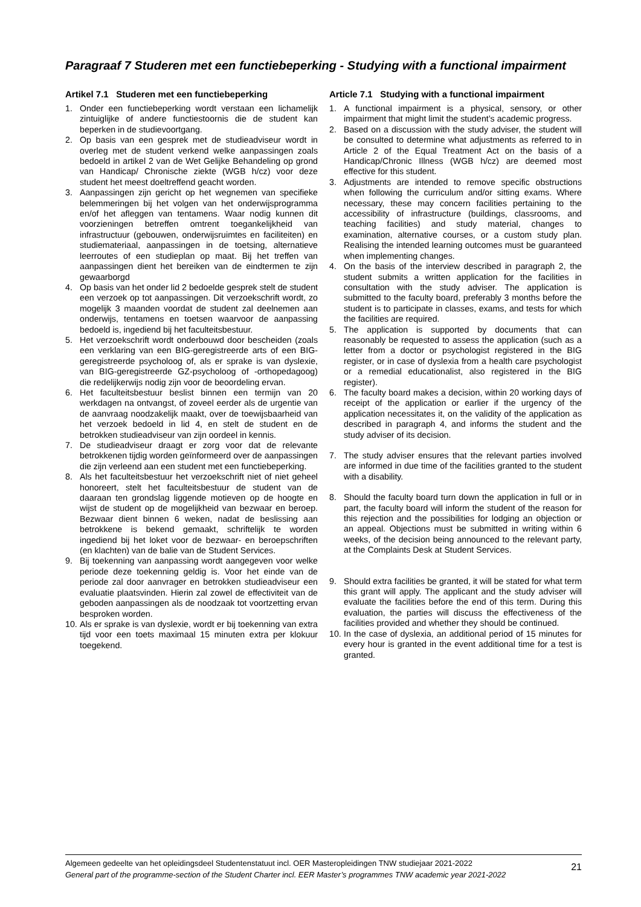Paragraaf 7 Studeren met een functiebeperking - Studying with a functional impairment
Artikel 7.1 Studeren met een functiebeperking
1. Onder een functiebeperking wordt verstaan een lichamelijk zintuiglijke of andere functiestoornis die de student kan beperken in de studievoortgang.
2. Op basis van een gesprek met de studieadviseur wordt in overleg met de student verkend welke aanpassingen zoals bedoeld in artikel 2 van de Wet Gelijke Behandeling op grond van Handicap/ Chronische ziekte (WGB h/cz) voor deze student het meest doeltreffend geacht worden.
3. Aanpassingen zijn gericht op het wegnemen van specifieke belemmeringen bij het volgen van het onderwijsprogramma en/of het afleggen van tentamens. Waar nodig kunnen dit voorzieningen betreffen omtrent toegankelijkheid van infrastructuur (gebouwen, onderwijsruimtes en faciliteiten) en studiemateriaal, aanpassingen in de toetsing, alternatieve leerroutes of een studieplan op maat. Bij het treffen van aanpassingen dient het bereiken van de eindtermen te zijn gewaarborgd
4. Op basis van het onder lid 2 bedoelde gesprek stelt de student een verzoek op tot aanpassingen. Dit verzoekschrift wordt, zo mogelijk 3 maanden voordat de student zal deelnemen aan onderwijs, tentamens en toetsen waarvoor de aanpassing bedoeld is, ingediend bij het faculteitsbestuur.
5. Het verzoekschrift wordt onderbouwd door bescheiden (zoals een verklaring van een BIG-geregistreerde arts of een BIG-geregistreerde psycholoog of, als er sprake is van dyslexie, van BIG-geregistreerde GZ-psycholoog of -orthopedagoog) die redelijkerwijs nodig zijn voor de beoordeling ervan.
6. Het faculteitsbestuur beslist binnen een termijn van 20 werkdagen na ontvangst, of zoveel eerder als de urgentie van de aanvraag noodzakelijk maakt, over de toewijsbaarheid van het verzoek bedoeld in lid 4, en stelt de student en de betrokken studieadviseur van zijn oordeel in kennis.
7. De studieadviseur draagt er zorg voor dat de relevante betrokkenen tijdig worden geïnformeerd over de aanpassingen die zijn verleend aan een student met een functiebeperking.
8. Als het faculteitsbestuur het verzoekschrift niet of niet geheel honoreert, stelt het faculteitsbestuur de student van de daaraan ten grondslag liggende motieven op de hoogte en wijst de student op de mogelijkheid van bezwaar en beroep. Bezwaar dient binnen 6 weken, nadat de beslissing aan betrokkene is bekend gemaakt, schriftelijk te worden ingediend bij het loket voor de bezwaar- en beroepschriften (en klachten) van de balie van de Student Services.
9. Bij toekenning van aanpassing wordt aangegeven voor welke periode deze toekenning geldig is. Voor het einde van de periode zal door aanvrager en betrokken studieadviseur een evaluatie plaatsvinden. Hierin zal zowel de effectiviteit van de geboden aanpassingen als de noodzaak tot voortzetting ervan besproken worden.
10. Als er sprake is van dyslexie, wordt er bij toekenning van extra tijd voor een toets maximaal 15 minuten extra per klokuur toegekend.
Article 7.1 Studying with a functional impairment
1. A functional impairment is a physical, sensory, or other impairment that might limit the student’s academic progress.
2. Based on a discussion with the study adviser, the student will be consulted to determine what adjustments as referred to in Article 2 of the Equal Treatment Act on the basis of a Handicap/Chronic Illness (WGB h/cz) are deemed most effective for this student.
3. Adjustments are intended to remove specific obstructions when following the curriculum and/or sitting exams. Where necessary, these may concern facilities pertaining to the accessibility of infrastructure (buildings, classrooms, and teaching facilities) and study material, changes to examination, alternative courses, or a custom study plan. Realising the intended learning outcomes must be guaranteed when implementing changes.
4. On the basis of the interview described in paragraph 2, the student submits a written application for the facilities in consultation with the study adviser. The application is submitted to the faculty board, preferably 3 months before the student is to participate in classes, exams, and tests for which the facilities are required.
5. The application is supported by documents that can reasonably be requested to assess the application (such as a letter from a doctor or psychologist registered in the BIG register, or in case of dyslexia from a health care psychologist or a remedial educationalist, also registered in the BIG register).
6. The faculty board makes a decision, within 20 working days of receipt of the application or earlier if the urgency of the application necessitates it, on the validity of the application as described in paragraph 4, and informs the student and the study adviser of its decision.
7. The study adviser ensures that the relevant parties involved are informed in due time of the facilities granted to the student with a disability.
8. Should the faculty board turn down the application in full or in part, the faculty board will inform the student of the reason for this rejection and the possibilities for lodging an objection or an appeal. Objections must be submitted in writing within 6 weeks, of the decision being announced to the relevant party, at the Complaints Desk at Student Services.
9. Should extra facilities be granted, it will be stated for what term this grant will apply. The applicant and the study adviser will evaluate the facilities before the end of this term. During this evaluation, the parties will discuss the effectiveness of the facilities provided and whether they should be continued.
10. In the case of dyslexia, an additional period of 15 minutes for every hour is granted in the event additional time for a test is granted.
Algemeen gedeelte van het opleidingsdeel Studentenstatuut incl. OER Masteropleidingen TNW studiejaar 2021-2022
General part of the programme-section of the Student Charter incl. EER Master’s programmes TNW academic year 2021-2022
21